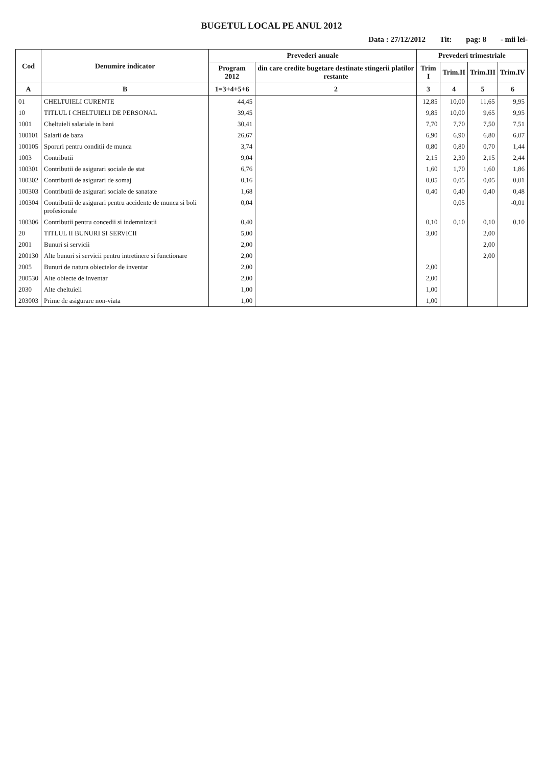BUGETUL LOCAL PE ANUL 2012
Data : 27/12/2012 Tit: pag: 8 - mii lei-
| Cod | Denumire indicator | Prevederi anuale | | Prevederi trimestriale | | | |
| --- | --- | --- | --- | --- | --- | --- | --- |
| | | Program 2012 | din care credite bugetare destinate stingerii platilor restante | Trim I | Trim.II | Trim.III | Trim.IV |
| A | B | 1=3+4+5+6 | 2 | 3 | 4 | 5 | 6 |
| 01 | CHELTUIELI CURENTE | 44,45 | | 12,85 | 10,00 | 11,65 | 9,95 |
| 10 | TITLUL I CHELTUIELI DE PERSONAL | 39,45 | | 9,85 | 10,00 | 9,65 | 9,95 |
| 1001 | Cheltuieli salariale in bani | 30,41 | | 7,70 | 7,70 | 7,50 | 7,51 |
| 100101 | Salarii de baza | 26,67 | | 6,90 | 6,90 | 6,80 | 6,07 |
| 100105 | Sporuri pentru conditii de munca | 3,74 | | 0,80 | 0,80 | 0,70 | 1,44 |
| 1003 | Contributii | 9,04 | | 2,15 | 2,30 | 2,15 | 2,44 |
| 100301 | Contributii de asigurari sociale de stat | 6,76 | | 1,60 | 1,70 | 1,60 | 1,86 |
| 100302 | Contributii de asigurari de somaj | 0,16 | | 0,05 | 0,05 | 0,05 | 0,01 |
| 100303 | Contributii de asigurari sociale de sanatate | 1,68 | | 0,40 | 0,40 | 0,40 | 0,48 |
| 100304 | Contributii de asigurari pentru accidente de munca si boli profesionale | 0,04 | | | 0,05 | | -0,01 |
| 100306 | Contributii pentru concedii si indemnizatii | 0,40 | | 0,10 | 0,10 | 0,10 | 0,10 |
| 20 | TITLUL II BUNURI SI SERVICII | 5,00 | | 3,00 | | 2,00 | |
| 2001 | Bunuri si servicii | 2,00 | | | | 2,00 | |
| 200130 | Alte bunuri si servicii pentru intretinere si functionare | 2,00 | | | | 2,00 | |
| 2005 | Bunuri de natura obiectelor de inventar | 2,00 | | 2,00 | | | |
| 200530 | Alte obiecte de inventar | 2,00 | | 2,00 | | | |
| 2030 | Alte cheltuieli | 1,00 | | 1,00 | | | |
| 203003 | Prime de asigurare non-viata | 1,00 | | 1,00 | | | |